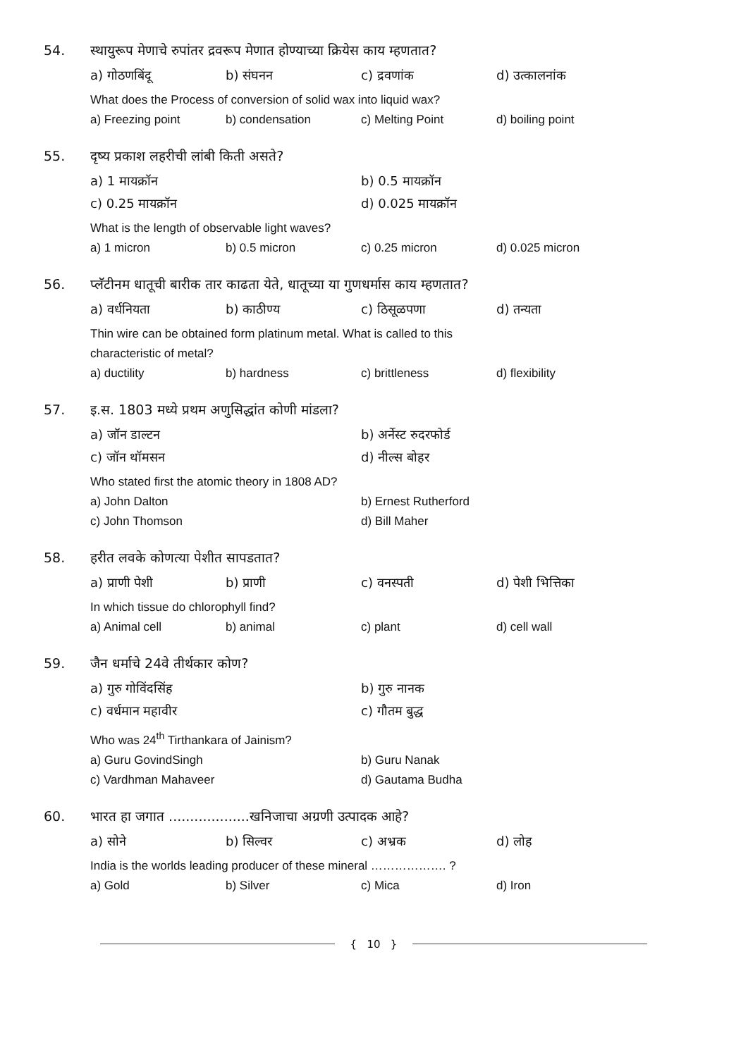54. स्थायुरूप मेणाचे रुपांतर द्रवरूप मेणात होण्याच्या क्रियेस काय म्हणतात?
a) गोठणबिंदू b) संघनन c) द्रवणांक d) उत्कालनांक
What does the Process of conversion of solid wax into liquid wax?
a) Freezing point b) condensation c) Melting Point d) boiling point
55. दृष्य प्रकाश लहरीची लांबी किती असते?
a) 1 मायक्रॉन b) 0.5 मायक्रॉन
c) 0.25 मायक्रॉन d) 0.025 मायक्रॉन
What is the length of observable light waves?
a) 1 micron b) 0.5 micron c) 0.25 micron d) 0.025 micron
56. प्लॅटीनम धातूची बारीक तार काढता येते, धातूच्या या गुणधर्मास काय म्हणतात?
a) वर्धनियता b) काठीण्य c) ठिसूळपणा d) तन्यता
Thin wire can be obtained form platinum metal. What is called to this
characteristic of metal?
a) ductility b) hardness c) brittleness d) flexibility
57. इ.स. 1803 मध्ये प्रथम अणुसिद्धांत कोणी मांडला?
a) जॉन डाल्टन b) अर्नेस्ट रुदरफोर्ड
c) जॉन थॉमसन d) नील्स बोहर
Who stated first the atomic theory in 1808 AD?
a) John Dalton b) Ernest Rutherford
c) John Thomson d) Bill Maher
58. हरीत लवके कोणत्या पेशीत सापडतात?
a) प्राणी पेशी b) प्राणी c) वनस्पती d) पेशी भित्तिका
In which tissue do chlorophyll find?
a) Animal cell b) animal c) plant d) cell wall
59. जैन धर्माचे 24वे तीर्थकार कोण?
a) गुरु गोविंदसिंह b) गुरु नानक
c) वर्धमान महावीर c) गौतम बुद्ध
Who was 24<sup>th</sup> Tirthankara of Jainism?
a) Guru GovindSingh b) Guru Nanak
c) Vardhman Mahaveer d) Gautama Budha
60. भारत हा जगात ...................खनिजाचा अग्रणी उत्पादक आहे?
a) सोने b) सिल्वर c) अभ्रक d) लोह
India is the worlds leading producer of these mineral ………………. ?
a) Gold b) Silver c) Mica d) Iron
{ 10 }